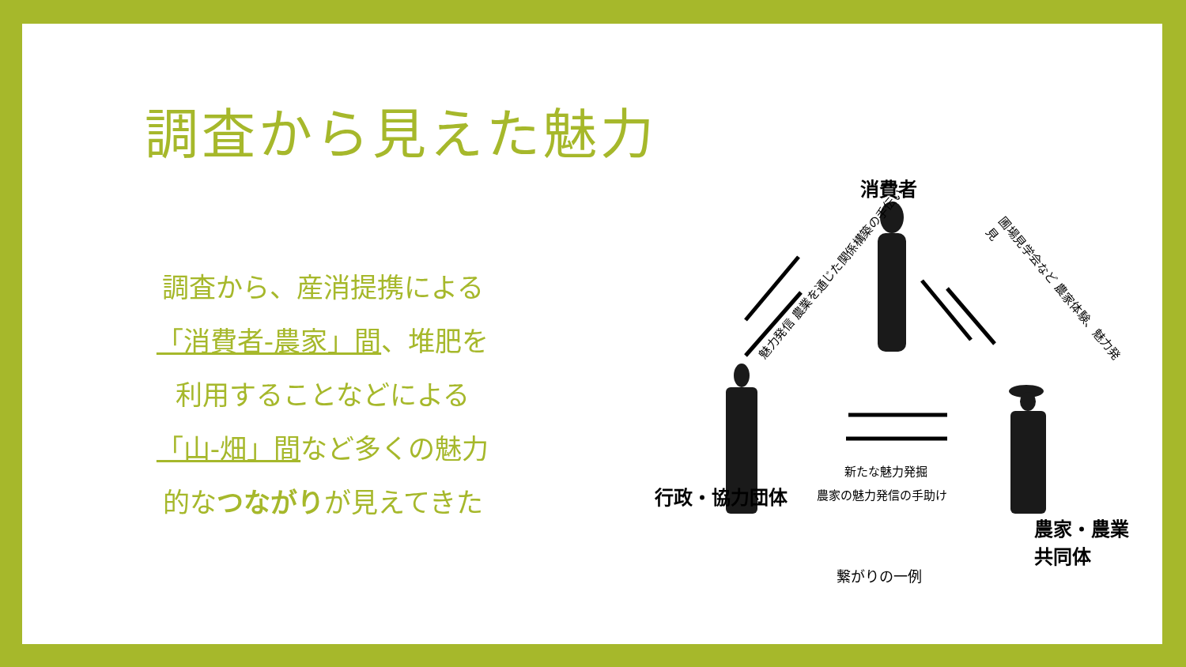調査から見えた魅力
調査から、産消提携による
「消費者-農家」間、堆肥を
利用することなどによる
「山-畑」間など多くの魅力
的なつながりが見えてきた
消費者
魅力発信 農業を通じた関係構築の手伝い
圃場見学会など 農家体験、魅力発見
行政・協力団体
農家・農業共同体
新たな魅力発掘
農家の魅力発信の手助け
繋がりの一例